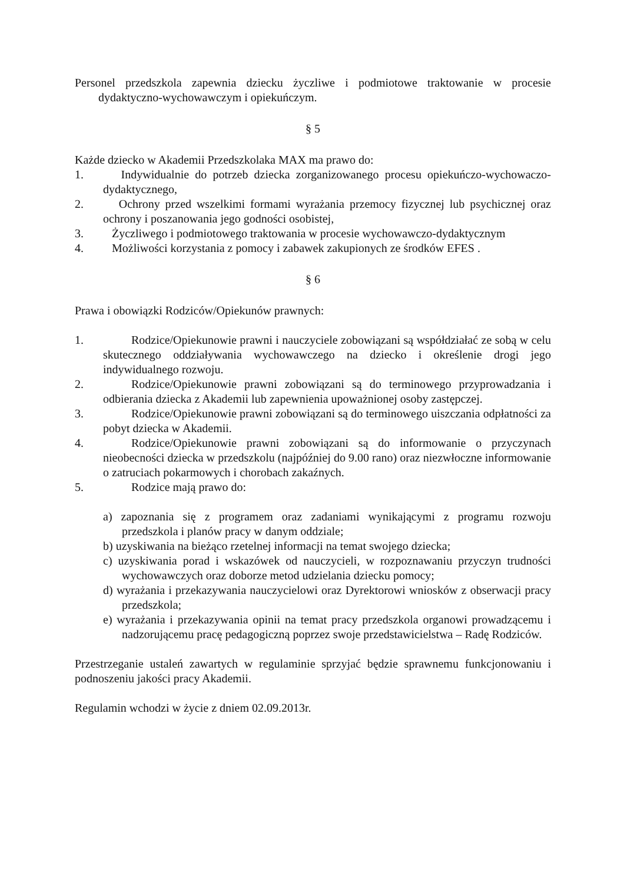Personel przedszkola zapewnia dziecku życzliwe i podmiotowe traktowanie w procesie dydaktyczno-wychowawczym i opiekuńczym.
§ 5
Każde dziecko w Akademii Przedszkolaka MAX ma prawo do:
1. Indywidualnie do potrzeb dziecka zorganizowanego procesu opiekuńczo-wychowaczo-dydaktycznego,
2. Ochrony przed wszelkimi formami wyrażania przemocy fizycznej lub psychicznej oraz ochrony i poszanowania jego godności osobistej,
3. Życzliwego i podmiotowego traktowania w procesie wychowawczo-dydaktycznym
4. Możliwości korzystania z pomocy i zabawek zakupionych ze środków EFES .
§ 6
Prawa i obowiązki Rodziców/Opiekunów prawnych:
1. Rodzice/Opiekunowie prawni i nauczyciele zobowiązani są współdziałać ze sobą w celu skutecznego oddziaływania wychowawczego na dziecko i określenie drogi jego indywidualnego rozwoju.
2. Rodzice/Opiekunowie prawni zobowiązani są do terminowego przyprowadzania i odbierania dziecka z Akademii lub zapewnienia upoważnionej osoby zastępczej.
3. Rodzice/Opiekunowie prawni zobowiązani są do terminowego uiszczania odpłatności za pobyt dziecka w Akademii.
4. Rodzice/Opiekunowie prawni zobowiązani są do informowanie o przyczynach nieobecności dziecka w przedszkolu (najpóźniej do 9.00 rano) oraz niezwłoczne informowanie o zatruciach pokarmowych i chorobach zakaźnych.
5. Rodzice mają prawo do:
a) zapoznania się z programem oraz zadaniami wynikającymi z programu rozwoju przedszkola i planów pracy w danym oddziale;
b) uzyskiwania na bieżąco rzetelnej informacji na temat swojego dziecka;
c) uzyskiwania porad i wskazówek od nauczycieli, w rozpoznawaniu przyczyn trudności wychowawczych oraz doborze metod udzielania dziecku pomocy;
d) wyrażania i przekazywania nauczycielowi oraz Dyrektorowi wniosków z obserwacji pracy przedszkola;
e) wyrażania i przekazywania opinii na temat pracy przedszkola organowi prowadzącemu i nadzorującemu pracę pedagogiczną poprzez swoje przedstawicielstwa – Radę Rodziców.
Przestrzeganie ustaleń zawartych w regulaminie sprzyjać będzie sprawnemu funkcjonowaniu i podnoszeniu jakości pracy Akademii.
Regulamin wchodzi w życie z dniem 02.09.2013r.